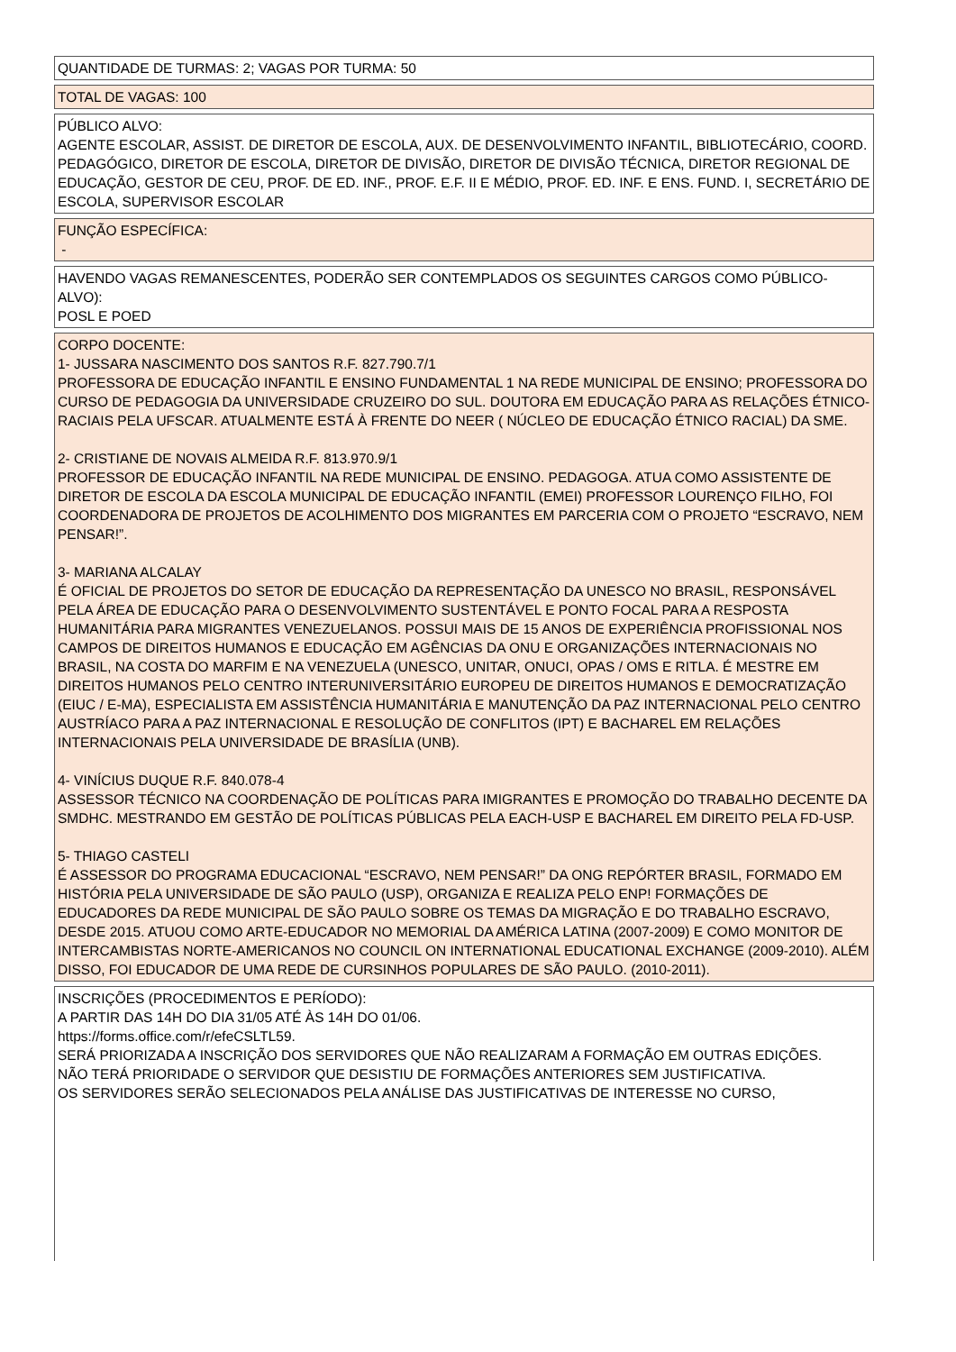QUANTIDADE DE TURMAS: 2; VAGAS POR TURMA: 50
TOTAL DE VAGAS: 100
PÚBLICO ALVO:
AGENTE ESCOLAR, ASSIST. DE DIRETOR DE ESCOLA, AUX. DE DESENVOLVIMENTO INFANTIL, BIBLIOTECÁRIO, COORD. PEDAGÓGICO, DIRETOR DE ESCOLA, DIRETOR DE DIVISÃO, DIRETOR DE DIVISÃO TÉCNICA, DIRETOR REGIONAL DE EDUCAÇÃO, GESTOR DE CEU, PROF. DE ED. INF., PROF. E.F. II E MÉDIO, PROF. ED. INF. E ENS. FUND. I, SECRETÁRIO DE ESCOLA, SUPERVISOR ESCOLAR
FUNÇÃO ESPECÍFICA:
-
HAVENDO VAGAS REMANESCENTES, PODERÃO SER CONTEMPLADOS OS SEGUINTES CARGOS COMO PÚBLICO-ALVO):
POSL E POED
CORPO DOCENTE:
1- JUSSARA NASCIMENTO DOS SANTOS R.F. 827.790.7/1
PROFESSORA DE EDUCAÇÃO INFANTIL E ENSINO FUNDAMENTAL 1 NA REDE MUNICIPAL DE ENSINO; PROFESSORA DO CURSO DE PEDAGOGIA DA UNIVERSIDADE CRUZEIRO DO SUL. DOUTORA EM EDUCAÇÃO PARA AS RELAÇÕES ÉTNICO- RACIAIS PELA UFSCAR. ATUALMENTE ESTÁ À FRENTE DO NEER ( NÚCLEO DE EDUCAÇÃO ÉTNICO RACIAL) DA SME.
2- CRISTIANE DE NOVAIS ALMEIDA R.F. 813.970.9/1
PROFESSOR DE EDUCAÇÃO INFANTIL NA REDE MUNICIPAL DE ENSINO. PEDAGOGA. ATUA COMO ASSISTENTE DE DIRETOR DE ESCOLA DA ESCOLA MUNICIPAL DE EDUCAÇÃO INFANTIL (EMEI) PROFESSOR LOURENÇO FILHO, FOI COORDENADORA DE PROJETOS DE ACOLHIMENTO DOS MIGRANTES EM PARCERIA COM O PROJETO “ESCRAVO, NEM PENSAR!”.
3- MARIANA ALCALAY
É OFICIAL DE PROJETOS DO SETOR DE EDUCAÇÃO DA REPRESENTAÇÃO DA UNESCO NO BRASIL, RESPONSÁVEL PELA ÁREA DE EDUCAÇÃO PARA O DESENVOLVIMENTO SUSTENTÁVEL E PONTO FOCAL PARA A RESPOSTA HUMANITÁRIA PARA MIGRANTES VENEZUELANOS. POSSUI MAIS DE 15 ANOS DE EXPERIÊNCIA PROFISSIONAL NOS CAMPOS DE DIREITOS HUMANOS E EDUCAÇÃO EM AGÊNCIAS DA ONU E ORGANIZAÇÕES INTERNACIONAIS NO BRASIL, NA COSTA DO MARFIM E NA VENEZUELA (UNESCO, UNITAR, ONUCI, OPAS / OMS E RITLA. É MESTRE EM DIREITOS HUMANOS PELO CENTRO INTERUNIVERSITÁRIO EUROPEU DE DIREITOS HUMANOS E DEMOCRATIZAÇÃO (EIUC / E-MA), ESPECIALISTA EM ASSISTÊNCIA HUMANITÁRIA E MANUTENÇÃO DA PAZ INTERNACIONAL PELO CENTRO AUSTRÍACO PARA A PAZ INTERNACIONAL E RESOLUÇÃO DE CONFLITOS (IPT) E BACHAREL EM RELAÇÕES INTERNACIONAIS PELA UNIVERSIDADE DE BRASÍLIA (UNB).
4- VINÍCIUS DUQUE R.F. 840.078-4
ASSESSOR TÉCNICO NA COORDENAÇÃO DE POLÍTICAS PARA IMIGRANTES E PROMOÇÃO DO TRABALHO DECENTE DA SMDHC. MESTRANDO EM GESTÃO DE POLÍTICAS PÚBLICAS PELA EACH-USP E BACHAREL EM DIREITO PELA FD-USP.
5- THIAGO CASTELI
É ASSESSOR DO PROGRAMA EDUCACIONAL “ESCRAVO, NEM PENSAR!” DA ONG REPÓRTER BRASIL, FORMADO EM HISTÓRIA PELA UNIVERSIDADE DE SÃO PAULO (USP), ORGANIZA E REALIZA PELO ENP! FORMAÇÕES DE EDUCADORES DA REDE MUNICIPAL DE SÃO PAULO SOBRE OS TEMAS DA MIGRAÇÃO E DO TRABALHO ESCRAVO, DESDE 2015. ATUOU COMO ARTE-EDUCADOR NO MEMORIAL DA AMÉRICA LATINA (2007-2009) E COMO MONITOR DE INTERCAMBISTAS NORTE-AMERICANOS NO COUNCIL ON INTERNATIONAL EDUCATIONAL EXCHANGE (2009-2010). ALÉM DISSO, FOI EDUCADOR DE UMA REDE DE CURSINHOS POPULARES DE SÃO PAULO. (2010-2011).
INSCRIÇÕES (PROCEDIMENTOS E PERÍODO):
A PARTIR DAS 14H DO DIA 31/05 ATÉ ÀS 14H DO 01/06.
https://forms.office.com/r/efeCSLTL59.
SERÁ PRIORIZADA A INSCRIÇÃO DOS SERVIDORES QUE NÃO REALIZARAM A FORMAÇÃO EM OUTRAS EDIÇÕES.
NÃO TERÁ PRIORIDADE O SERVIDOR QUE DESISTIU DE FORMAÇÕES ANTERIORES SEM JUSTIFICATIVA.
OS SERVIDORES SERÃO SELECIONADOS PELA ANÁLISE DAS JUSTIFICATIVAS DE INTERESSE NO CURSO,